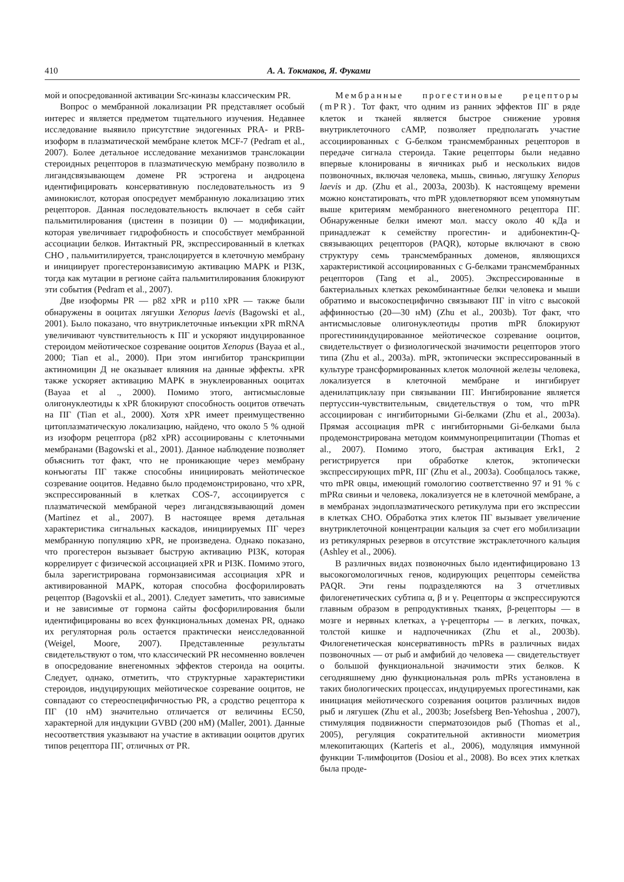410 А. А. Токмаков, Я. Фуками
мой и опосредованной активации Src-киназы классическим PR.
Вопрос о мембранной локализации PR представляет особый интерес и является предметом тщательного изучения. Недавнее исследование выявило присутствие эндогенных PRA- и PRB-изоформ в плазматической мембране клеток MCF-7 (Pedram et al., 2007). Более детальное исследование механизмов транслокации стероидных рецепторов в плазматическую мембрану позволило в лигандсвязывающем домене PR эстрогена и андроцена идентифицировать консервативную последовательность из 9 аминокислот, которая опосредует мембранную локализацию этих рецепторов. Данная последовательность включает в себя сайт пальмитилирования (цистеин в позиции 0) — модификации, которая увеличивает гидрофобность и способствует мембранной ассоциации белков. Интактный PR, экспрессированный в клетках CHO , пальмитилируется, транслоцируется в клеточную мембрану и инициирует прогестеронзависимую активацию MAPK и PI3K, тогда как мутации в регионе сайта пальмитилирования блокируют эти события (Pedram et al., 2007).
Две изоформы PR — p82 xPR и p110 xPR — также были обнаружены в ооцитах лягушки Xenopus laevis (Bagowski et al., 2001). Было показано, что внутриклеточные инъекции xPR mRNA увеличивают чувствительность к ПГ и ускоряют индуцированное стероидом мейотическое созревание ооцитов Xenopus (Bayaa et al., 2000; Tian et al., 2000). При этом ингибитор транскрипции актиномицин Д не оказывает влияния на данные эффекты. xPR также ускоряет активацию MAPK в энуклеированных ооцитах (Bayaa et al ., 2000). Помимо этого, антисмысловые олигонуклеотиды к xPR блокируют способность ооцитов отвечать на ПГ (Tian et al., 2000). Хотя xPR имеет преимущественно цитоплазматическую локализацию, найдено, что около 5 % одной из изоформ рецептора (p82 xPR) ассоциированы с клеточными мембранами (Bagowski et al., 2001). Данное наблюдение позволяет объяснить тот факт, что не проникающие через мембрану конъюгаты ПГ также способны инициировать мейотическое созревание ооцитов. Недавно было продемонстрировано, что xPR, экспрессированный в клетках COS-7, ассоциируется с плазматической мембраной через лигандсвязывающий домен (Martinez et al., 2007). В настоящее время детальная характеристика сигнальных каскадов, инициируемых ПГ через мембранную популяцию xPR, не произведена. Однако показано, что прогестерон вызывает быструю активацию PI3K, которая коррелирует с физической ассоциацией xPR и PI3K. Помимо этого, была зарегистрирована гормонзависимая ассоциация xPR и активированной MAPK, которая способна фосфорилировать рецептор (Bagovskii et al., 2001). Следует заметить, что зависимые и не зависимые от гормона сайты фосфорилирования были идентифицированы во всех функциональных доменах PR, однако их регуляторная роль остается практически неисследованной (Weigel, Moore, 2007). Представленные результаты свидетельствуют о том, что классический PR несомненно вовлечен в опосредование внегеномных эффектов стероида на ооциты. Следует, однако, отметить, что структурные характеристики стероидов, индуцирующих мейотическое созревание ооцитов, не совпадают со стереоспецифичностью PR, а сродство рецептора к ПГ (10 нМ) значительно отличается от величины EC50, характерной для индукции GVBD (200 нМ) (Maller, 2001). Данные несоответствия указывают на участие в активации ооцитов других типов рецептора ПГ, отличных от PR.
Мембранные прогестиновые рецепторы (mPR). Тот факт, что одним из ранних эффектов ПГ в ряде клеток и тканей является быстрое снижение уровня внутриклеточного cAMP, позволяет предполагать участие ассоциированных с G-белком трансмембранных рецепторов в передаче сигнала стероида. Такие рецепторы были недавно впервые клонированы в яичниках рыб и нескольких видов позвоночных, включая человека, мышь, свинью, лягушку Xenopus laevis и др. (Zhu et al., 2003a, 2003b). К настоящему времени можно констатировать, что mPR удовлетворяют всем упомянутым выше критериям мембранного внегеномного рецептора ПГ. Обнаруженные белки имеют мол. массу около 40 кДа и принадлежат к семейству прогестин- и адибонектин-Q-связывающих рецепторов (PAQR), которые включают в свою структуру семь трансмембранных доменов, являющихся характеристикой ассоциированных с G-белками трансмембранных рецепторов (Tang et al., 2005). Экспрессированные в бактериальных клетках рекомбинантные белки человека и мыши обратимо и высокоспецифично связывают ПГ in vitro с высокой аффинностью (20—30 нМ) (Zhu et al., 2003b). Тот факт, что антисмысловые олигонуклеотиды против mPR блокируют прогестининдуцированное мейотическое созревание ооцитов, свидетельствует о физиологической значимости рецепторов этого типа (Zhu et al., 2003a). mPR, эктопически экспрессированный в культуре трансформированных клеток молочной железы человека, локализуется в клеточной мембране и ингибирует аденилатциклазу при связывании ПГ. Ингибирование является пертуссин-чувствительным, свидетельствуя о том, что mPR ассоциирован с ингибиторными Gi-белками (Zhu et al., 2003a). Прямая ассоциация mPR с ингибиторными Gi-белками была продемонстрирована методом коиммунопреципитации (Thomas et al., 2007). Помимо этого, быстрая активация Erk1, 2 регистрируется при обработке клеток, эктопически экспрессирующих mPR, ПГ (Zhu et al., 2003a). Сообщалось также, что mPR овцы, имеющий гомологию соответственно 97 и 91 % с mPRα свиньи и человека, локализуется не в клеточной мембране, а в мембранах эндоплазматического ретикулума при его экспрессии в клетках CHO. Обработка этих клеток ПГ вызывает увеличение внутриклеточной концентрации кальция за счет его мобилизации из ретикулярных резервов в отсутствие экстраклеточного кальция (Ashley et al., 2006).
В различных видах позвоночных было идентифицировано 13 высокогомологичных генов, кодирующих рецепторы семейства PAQR. Эти гены подразделяются на 3 отчетливых филогенетических субтипа α, β и γ. Рецепторы α экспрессируются главным образом в репродуктивных тканях, β-рецепторы — в мозге и нервных клетках, а γ-рецепторы — в легких, почках, толстой кишке и надпочечниках (Zhu et al., 2003b). Филогенетическая консервативность mPRs в различных видах позвоночных — от рыб и амфибий до человека — свидетельствует о большой функциональной значимости этих белков. К сегодняшнему дню функциональная роль mPRs установлена в таких биологических процессах, индуцируемых прогестинами, как инициация мейотического созревания ооцитов различных видов рыб и лягушек (Zhu et al., 2003b; Josefsberg Ben-Yehoshua , 2007), стимуляция подвижности сперматозоидов рыб (Thomas et al., 2005), регуляция сократительной активности миометрия млекопитающих (Karteris et al., 2006), модуляция иммунной функции T-лимфоцитов (Dosiou et al., 2008). Во всех этих клетках была проде-